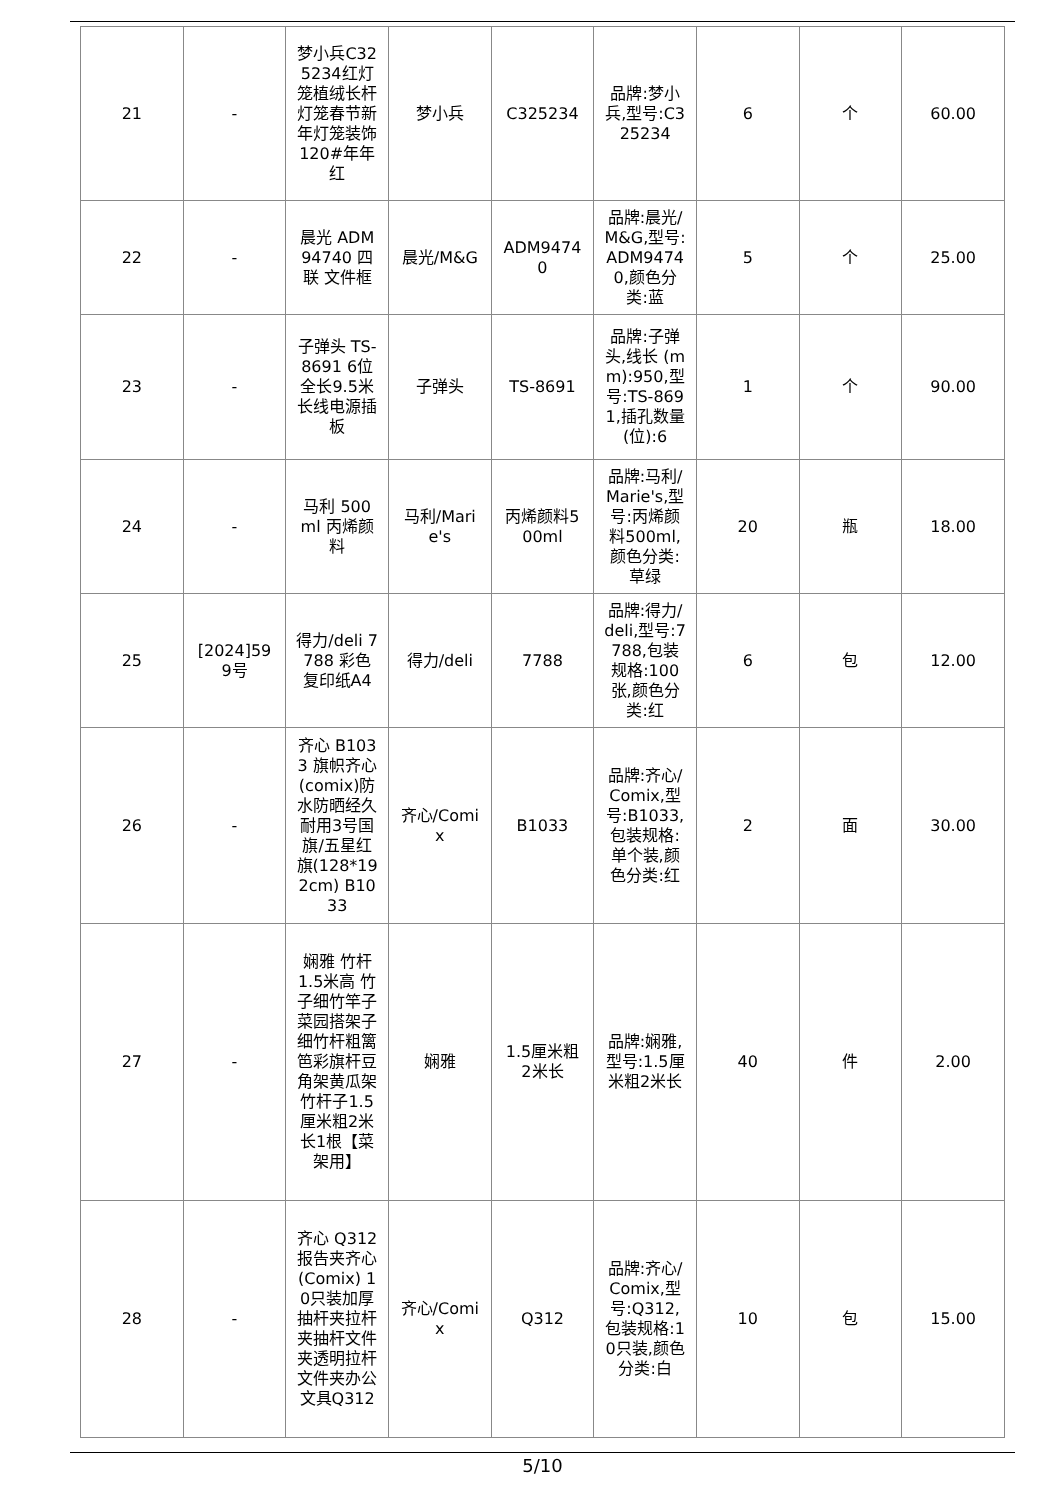| 21 | - | 梦小兵C325234红灯笼植绒长杆灯笼春节新年灯笼装饰120#年年红 | 梦小兵 | C325234 | 品牌:梦小兵,型号:C325234 | 6 | 个 | 60.00 |
| 22 | - | 晨光 ADM94740 四联 文件框 | 晨光/M&G | ADM94740 | 品牌:晨光/M&G,型号:ADM94740,颜色分类:蓝 | 5 | 个 | 25.00 |
| 23 | - | 子弹头 TS-8691 6位全长9.5米长线电源插板 | 子弹头 | TS-8691 | 品牌:子弹头,线长 (mm):950,型号:TS-8691,插孔数量 (位):6 | 1 | 个 | 90.00 |
| 24 | - | 马利 500ml 丙烯颜料 | 马利/Marie's | 丙烯颜料500ml | 品牌:马利/Marie's,型号:丙烯颜料500ml,颜色分类:草绿 | 20 | 瓶 | 18.00 |
| 25 | [2024]599号 | 得力/deli 7788 彩色复印纸A4 | 得力/deli | 7788 | 品牌:得力/deli,型号:7788,包装规格:100张,颜色分类:红 | 6 | 包 | 12.00 |
| 26 | - | 齐心 B1033 旗帜齐心(comix)防水防晒经久耐用3号国旗/五星红旗(128*192cm) B1033 | 齐心/Comix | B1033 | 品牌:齐心/Comix,型号:B1033,包装规格:单个装,颜色分类:红 | 2 | 面 | 30.00 |
| 27 | - | 娴雅 竹杆1.5米高 竹子细竹竿子菜园搭架子 细竹杆粗篱笆彩旗杆豆角架黄瓜架竹杆子1.5厘米粗2米长1根【菜架用】 | 娴雅 | 1.5厘米粗2米长 | 品牌:娴雅,型号:1.5厘米粗2米长 | 40 | 件 | 2.00 |
| 28 | - | 齐心 Q312 报告夹齐心(Comix) 10只装加厚抽杆夹拉杆夹抽杆文件夹透明拉杆文件夹办公文具Q312 | 齐心/Comix | Q312 | 品牌:齐心/Comix,型号:Q312,包装规格:10只装,颜色分类:白 | 10 | 包 | 15.00 |
5/10